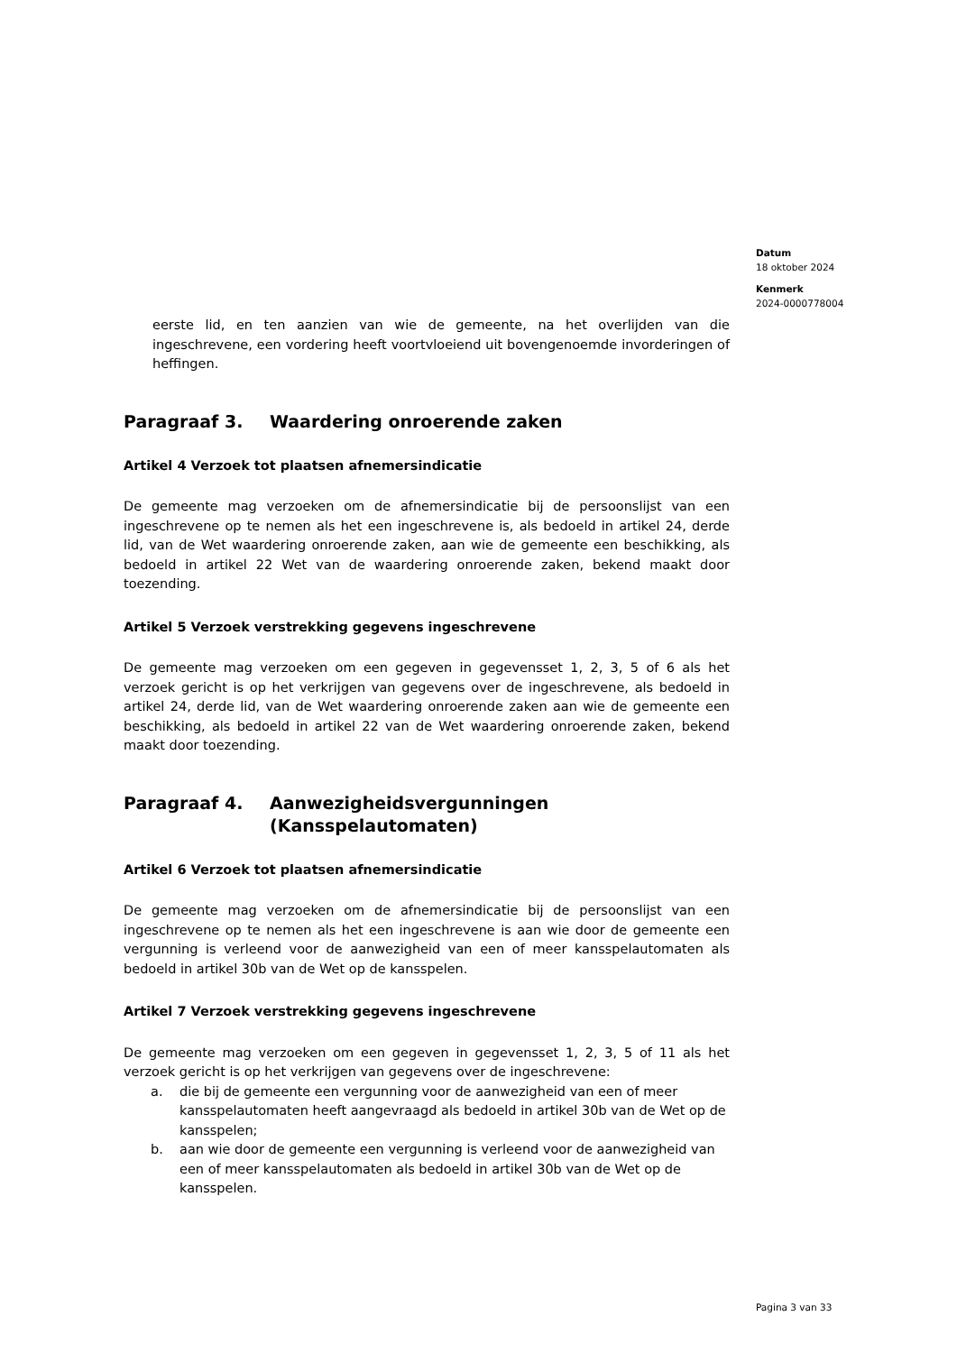Datum
18 oktober 2024
Kenmerk
2024-0000778004
eerste lid, en ten aanzien van wie de gemeente, na het overlijden van die ingeschrevene, een vordering heeft voortvloeiend uit bovengenoemde invorderingen of heffingen.
Paragraaf 3. Waardering onroerende zaken
Artikel 4 Verzoek tot plaatsen afnemersindicatie
De gemeente mag verzoeken om de afnemersindicatie bij de persoonslijst van een ingeschrevene op te nemen als het een ingeschrevene is, als bedoeld in artikel 24, derde lid, van de Wet waardering onroerende zaken, aan wie de gemeente een beschikking, als bedoeld in artikel 22 Wet van de waardering onroerende zaken, bekend maakt door toezending.
Artikel 5 Verzoek verstrekking gegevens ingeschrevene
De gemeente mag verzoeken om een gegeven in gegevensset 1, 2, 3, 5 of 6 als het verzoek gericht is op het verkrijgen van gegevens over de ingeschrevene, als bedoeld in artikel 24, derde lid, van de Wet waardering onroerende zaken aan wie de gemeente een beschikking, als bedoeld in artikel 22 van de Wet waardering onroerende zaken, bekend maakt door toezending.
Paragraaf 4. Aanwezigheidsvergunningen (Kansspelautomaten)
Artikel 6 Verzoek tot plaatsen afnemersindicatie
De gemeente mag verzoeken om de afnemersindicatie bij de persoonslijst van een ingeschrevene op te nemen als het een ingeschrevene is aan wie door de gemeente een vergunning is verleend voor de aanwezigheid van een of meer kansspelautomaten als bedoeld in artikel 30b van de Wet op de kansspelen.
Artikel 7 Verzoek verstrekking gegevens ingeschrevene
De gemeente mag verzoeken om een gegeven in gegevensset 1, 2, 3, 5 of 11 als het verzoek gericht is op het verkrijgen van gegevens over de ingeschrevene:
a. die bij de gemeente een vergunning voor de aanwezigheid van een of meer kansspelautomaten heeft aangevraagd als bedoeld in artikel 30b van de Wet op de kansspelen;
b. aan wie door de gemeente een vergunning is verleend voor de aanwezigheid van een of meer kansspelautomaten als bedoeld in artikel 30b van de Wet op de kansspelen.
Pagina 3 van 33